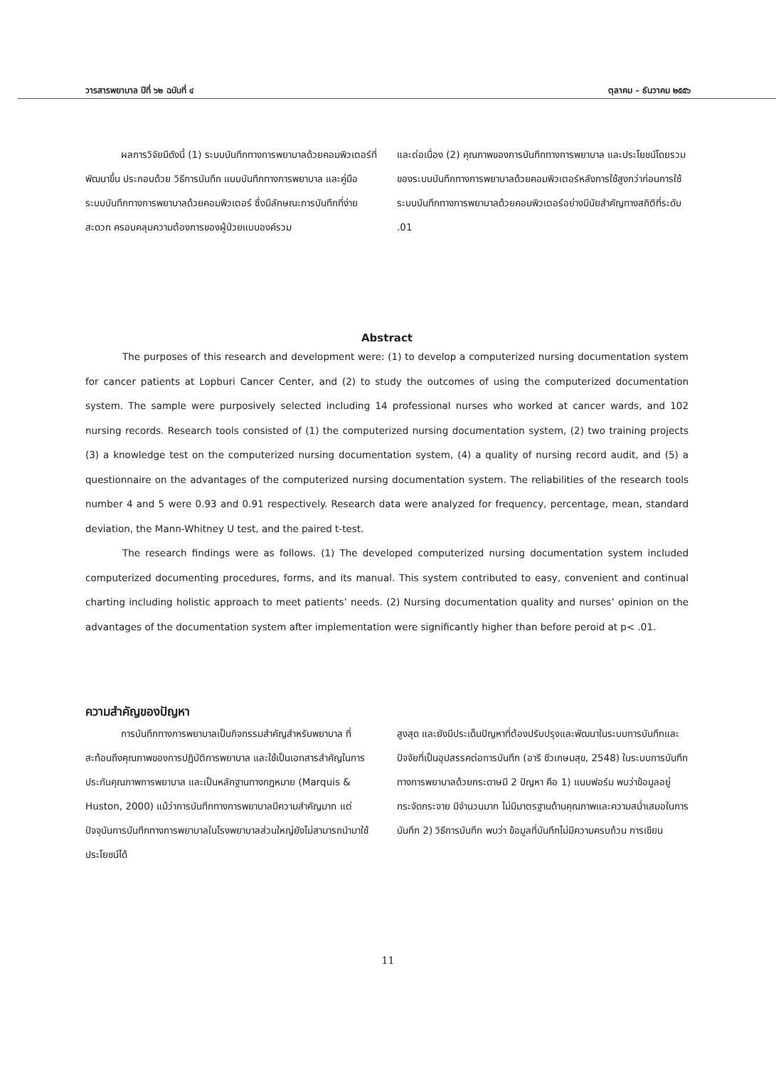วารสารพยาบาล ปีที่ ๖๒ ฉบับที่ ๔ ตุลาคม - ธันวาคม ๒๕๕๖
ผลการวิจัยมีดังนี้ (1) ระบบบันทึกทางการพยาบาลด้วยคอมพิวเตอร์ที่พัฒนาขึ้น ประกอบด้วย วิธีการบันทึก แบบบันทึกทางการพยาบาล และคู่มือ ระบบบันทึกทางการพยาบาลด้วยคอมพิวเตอร์ ซึ่งมีลักษณะการบันทึกที่ง่าย สะดวก ครอบคลุมความต้องการของผู้ป่วยแบบองค์รวม
และต่อเนื่อง (2) คุณภาพของการบันทึกทางการพยาบาล และประโยชน์โดยรวมของระบบบันทึกทางการพยาบาลด้วยคอมพิวเตอร์หลังการใช้สูงกว่าก่อนการใช้ระบบบันทึกทางการพยาบาลด้วยคอมพิวเตอร์อย่างมีนัยสำคัญทางสถิติที่ระดับ .01
Abstract
The purposes of this research and development were: (1) to develop a computerized nursing documentation system for cancer patients at Lopburi Cancer Center, and (2) to study the outcomes of using the computerized documentation system. The sample were purposively selected including 14 professional nurses who worked at cancer wards, and 102 nursing records. Research tools consisted of (1) the computerized nursing documentation system, (2) two training projects (3) a knowledge test on the computerized nursing documentation system, (4) a quality of nursing record audit, and (5) a questionnaire on the advantages of the computerized nursing documentation system. The reliabilities of the research tools number 4 and 5 were 0.93 and 0.91 respectively. Research data were analyzed for frequency, percentage, mean, standard deviation, the Mann-Whitney U test, and the paired t-test.
The research findings were as follows. (1) The developed computerized nursing documentation system included computerized documenting procedures, forms, and its manual. This system contributed to easy, convenient and continual charting including holistic approach to meet patients’ needs. (2) Nursing documentation quality and nurses’ opinion on the advantages of the documentation system after implementation were significantly higher than before peroid at p< .01.
ความสำคัญของปัญหา
การบันทึกทางการพยาบาลเป็นกิจกรรมสำคัญสำหรับพยาบาล ที่สะท้อนถึงคุณภาพของการปฏิบัติการพยาบาล และใช้เป็นเอกสารสำคัญในการประกันคุณภาพการพยาบาล และเป็นหลักฐานทางกฎหมาย (Marquis & Huston, 2000) แม้ว่าการบันทึกทางการพยาบาลมีความสำคัญมาก แต่ปัจจุบันการบันทึกทางการพยาบาลในโรงพยาบาลส่วนใหญ่ยังไม่สามารถนำมาใช้ประโยชน์ได้
สูงสุด และยังมีประเด็นปัญหาที่ต้องปรับปรุงและพัฒนาในระบบการบันทึกและปัจจัยที่เป็นอุปสรรคต่อการบันทึก (อารี ชีวเกษมสุข, 2548) ในระบบการบันทึกทางการพยาบาลด้วยกระดาษมี 2 ปัญหา คือ 1) แบบฟอร์ม พบว่าข้อมูลอยู่กระจัดกระจาย มีจำนวนมาก ไม่มีมาตรฐานด้านคุณภาพและความสม่ำเสมอในการบันทึก 2) วิธีการบันทึก พบว่า ข้อมูลที่บันทึกไม่มีความครบถ้วน การเขียน
11